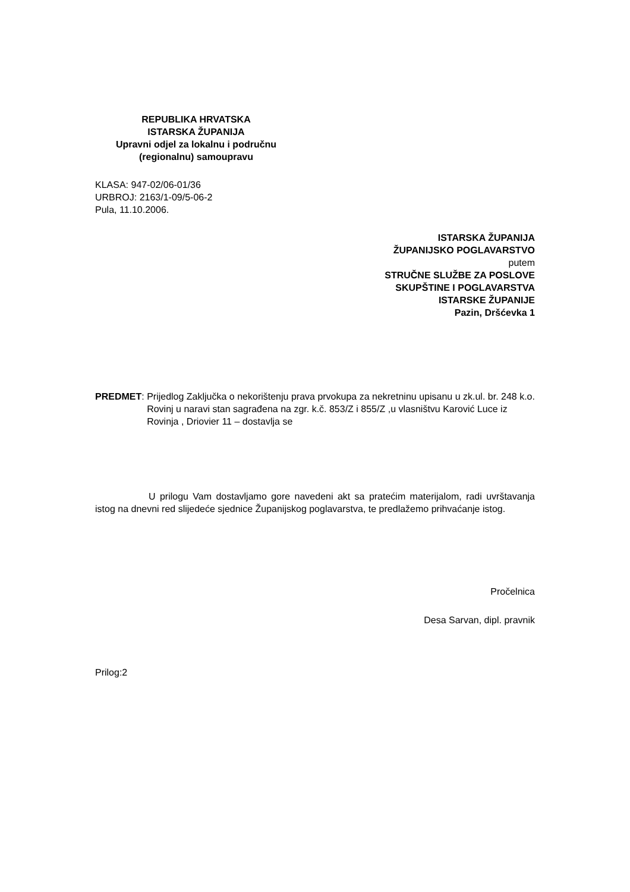REPUBLIKA HRVATSKA
ISTARSKA ŽUPANIJA
Upravni odjel za lokalnu i područnu
(regionalnu) samoupravu
KLASA: 947-02/06-01/36
URBROJ: 2163/1-09/5-06-2
Pula, 11.10.2006.
ISTARSKA ŽUPANIJA
ŽUPANIJSKO POGLAVARSTVO
putem
STRUČNE SLUŽBE ZA POSLOVE
SKUPŠTINE I POGLAVARSTVA
ISTARSKE ŽUPANIJE
Pazin, Dršćevka 1
PREDMET: Prijedlog Zaključka o nekorištenju prava prvokupa za nekretninu upisanu u zk.ul. br. 248 k.o. Rovinj u naravi stan sagrađena na zgr. k.č. 853/Z i 855/Z ,u vlasništvu Karović Luce iz Rovinja , Driovier 11 – dostavlja se
U prilogu Vam dostavljamo gore navedeni akt sa pratećim materijalom, radi uvrštavanja istog na dnevni red slijedeće sjednice Županijskog poglavarstva, te predlažemo prihvaćanje istog.
Pročelnica
Desa Sarvan, dipl. pravnik
Prilog:2